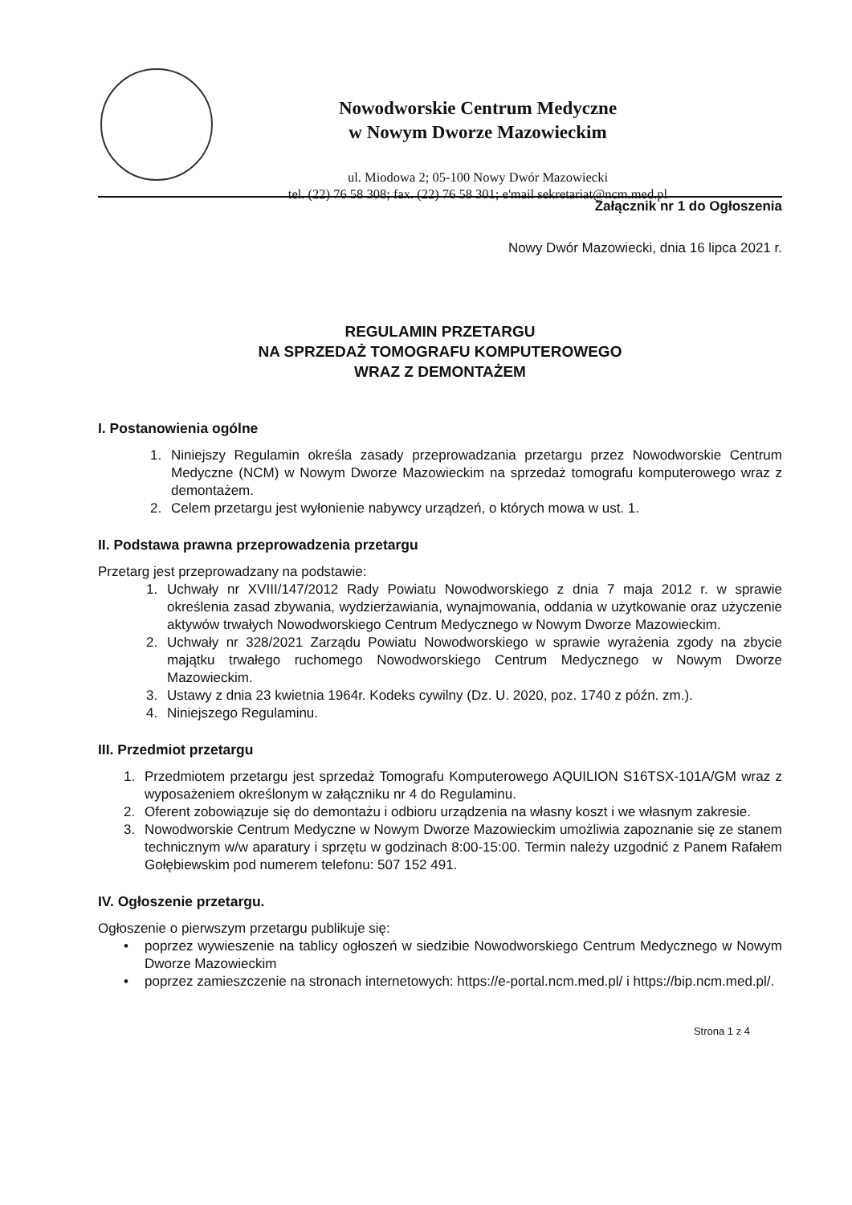Nowodworskie Centrum Medyczne
w Nowym Dworze Mazowieckim
ul. Miodowa 2; 05-100 Nowy Dwór Mazowiecki
tel. (22) 76 58 308; fax. (22) 76 58 301; e'mail sekretariat@ncm.med.pl
Załącznik nr 1 do Ogłoszenia
Nowy Dwór Mazowiecki, dnia 16 lipca 2021 r.
REGULAMIN PRZETARGU
NA SPRZEDAŻ TOMOGRAFU KOMPUTEROWEGO
WRAZ Z DEMONTAŻEM
I. Postanowienia ogólne
1. Niniejszy Regulamin określa zasady przeprowadzania przetargu przez Nowodworskie Centrum Medyczne (NCM) w Nowym Dworze Mazowieckim na sprzedaż tomografu komputerowego wraz z demontażem.
2. Celem przetargu jest wyłonienie nabywcy urządzeń, o których mowa w ust. 1.
II. Podstawa prawna przeprowadzenia przetargu
Przetarg jest przeprowadzany na podstawie:
1. Uchwały nr XVIII/147/2012 Rady Powiatu Nowodworskiego z dnia 7 maja 2012 r. w sprawie określenia zasad zbywania, wydzierżawiania, wynajmowania, oddania w użytkowanie oraz użyczenie aktywów trwałych Nowodworskiego Centrum Medycznego w Nowym Dworze Mazowieckim.
2. Uchwały nr 328/2021 Zarządu Powiatu Nowodworskiego w sprawie wyrażenia zgody na zbycie majątku trwałego ruchomego Nowodworskiego Centrum Medycznego w Nowym Dworze Mazowieckim.
3. Ustawy z dnia 23 kwietnia 1964r. Kodeks cywilny (Dz. U. 2020, poz. 1740 z późn. zm.).
4. Niniejszego Regulaminu.
III. Przedmiot przetargu
1. Przedmiotem przetargu jest sprzedaż Tomografu Komputerowego AQUILION S16TSX-101A/GM wraz z wyposażeniem określonym w załączniku nr 4 do Regulaminu.
2. Oferent zobowiązuje się do demontażu i odbioru urządzenia na własny koszt i we własnym zakresie.
3. Nowodworskie Centrum Medyczne w Nowym Dworze Mazowieckim umożliwia zapoznanie się ze stanem technicznym w/w aparatury i sprzętu w godzinach 8:00-15:00. Termin należy uzgodnić z Panem Rafałem Gołębiewskim pod numerem telefonu: 507 152 491.
IV. Ogłoszenie przetargu.
Ogłoszenie o pierwszym przetargu publikuje się:
• poprzez wywieszenie na tablicy ogłoszeń w siedzibie Nowodworskiego Centrum Medycznego w Nowym Dworze Mazowieckim
• poprzez zamieszczenie na stronach internetowych: https://e-portal.ncm.med.pl/ i https://bip.ncm.med.pl/.
Strona 1 z 4